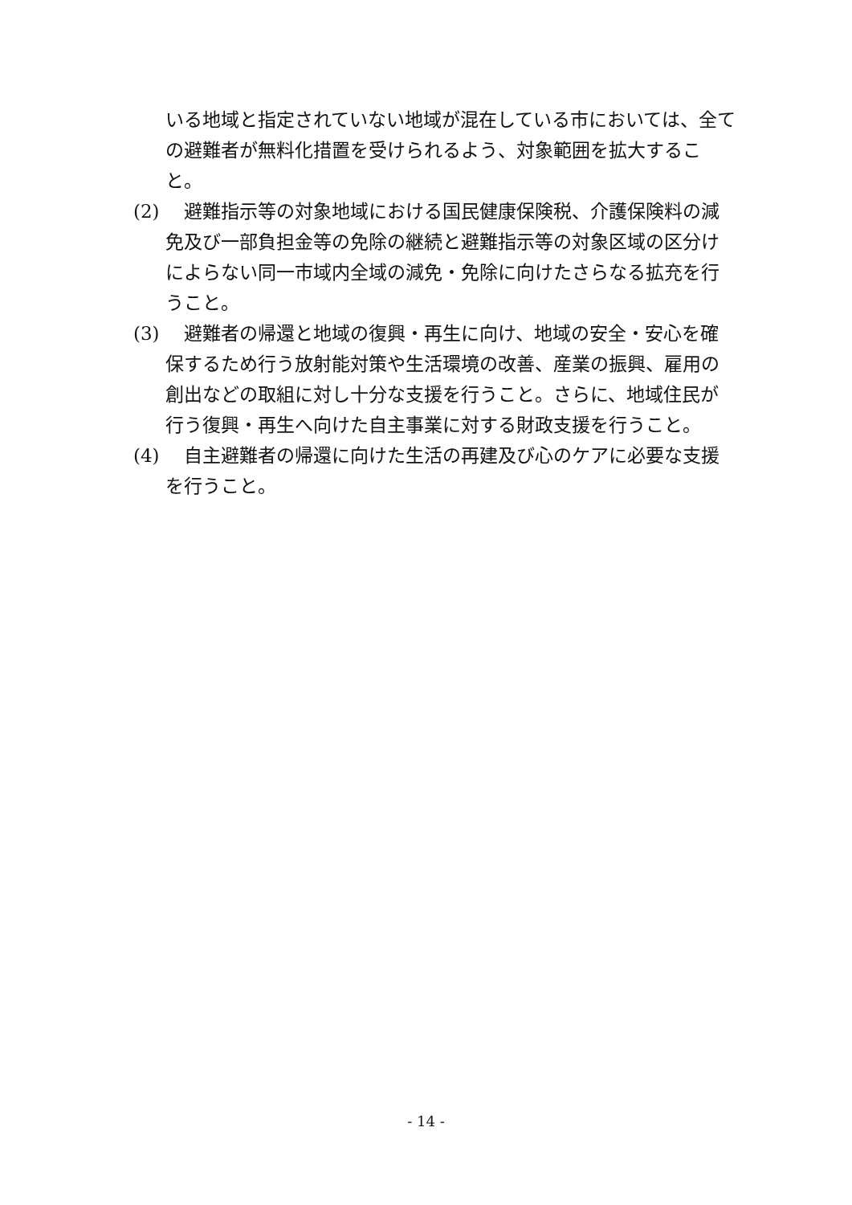いる地域と指定されていない地域が混在している市においては、全ての避難者が無料化措置を受けられるよう、対象範囲を拡大すること。
(2)　避難指示等の対象地域における国民健康保険税、介護保険料の減免及び一部負担金等の免除の継続と避難指示等の対象区域の区分けによらない同一市域内全域の減免・免除に向けたさらなる拡充を行うこと。
(3)　避難者の帰還と地域の復興・再生に向け、地域の安全・安心を確保するため行う放射能対策や生活環境の改善、産業の振興、雇用の創出などの取組に対し十分な支援を行うこと。さらに、地域住民が行う復興・再生へ向けた自主事業に対する財政支援を行うこと。
(4)　自主避難者の帰還に向けた生活の再建及び心のケアに必要な支援を行うこと。
- 14 -